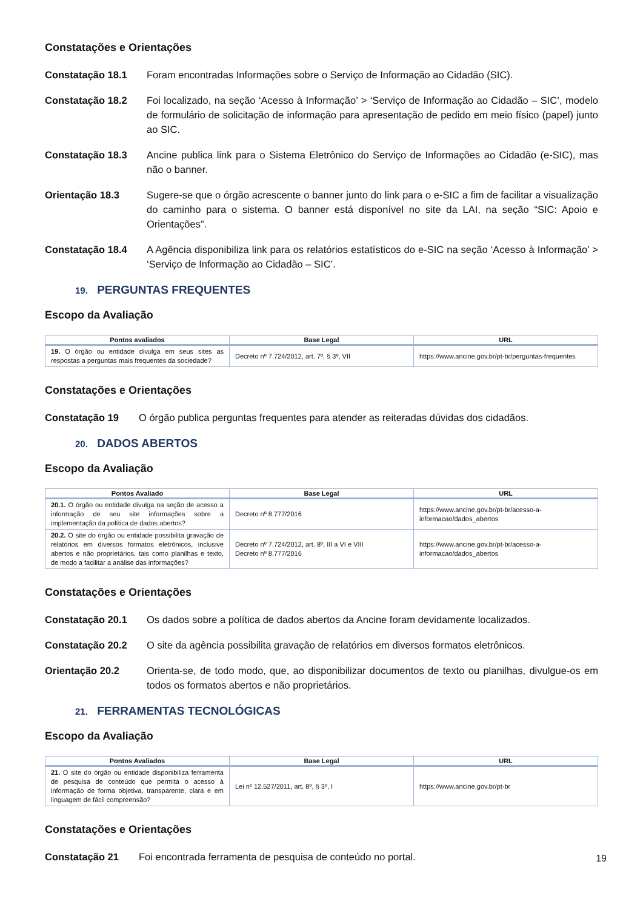Constatações e Orientações
Constatação 18.1 Foram encontradas Informações sobre o Serviço de Informação ao Cidadão (SIC).
Constatação 18.2 Foi localizado, na seção ‘Acesso à Informação’ > ‘Serviço de Informação ao Cidadão – SIC’, modelo de formulário de solicitação de informação para apresentação de pedido em meio físico (papel) junto ao SIC.
Constatação 18.3 Ancine publica link para o Sistema Eletrônico do Serviço de Informações ao Cidadão (e-SIC), mas não o banner.
Orientação 18.3 Sugere-se que o órgão acrescente o banner junto do link para o e-SIC a fim de facilitar a visualização do caminho para o sistema. O banner está disponível no site da LAI, na seção “SIC: Apoio e Orientações”.
Constatação 18.4 A Agência disponibiliza link para os relatórios estatísticos do e-SIC na seção ‘Acesso à Informação’ > ‘Serviço de Informação ao Cidadão – SIC’.
19. PERGUNTAS FREQUENTES
Escopo da Avaliação
| Pontos avaliados | Base Legal | URL |
| --- | --- | --- |
| 19. O órgão ou entidade divulga em seus sites as respostas a perguntas mais frequentes da sociedade? | Decreto nº 7.724/2012, art. 7º, § 3º, VII | https://www.ancine.gov.br/pt-br/perguntas-frequentes |
Constatações e Orientações
Constatação 19 O órgão publica perguntas frequentes para atender as reiteradas dúvidas dos cidadãos.
20. DADOS ABERTOS
Escopo da Avaliação
| Pontos Avaliado | Base Legal | URL |
| --- | --- | --- |
| 20.1. O órgão ou entidade divulga na seção de acesso a informação de seu site informações sobre a implementação da política de dados abertos? | Decreto nº 8.777/2016 | https://www.ancine.gov.br/pt-br/acesso-a-informacao/dados_abertos |
| 20.2. O site do órgão ou entidade possibilita gravação de relatórios em diversos formatos eletrônicos, inclusive abertos e não proprietários, tais como planilhas e texto, de modo a facilitar a análise das informações? | Decreto nº 7.724/2012, art. 8º, III a VI e VIII Decreto nº 8.777/2016 | https://www.ancine.gov.br/pt-br/acesso-a-informacao/dados_abertos |
Constatações e Orientações
Constatação 20.1 Os dados sobre a política de dados abertos da Ancine foram devidamente localizados.
Constatação 20.2 O site da agência possibilita gravação de relatórios em diversos formatos eletrônicos.
Orientação 20.2 Orienta-se, de todo modo, que, ao disponibilizar documentos de texto ou planilhas, divulgue-os em todos os formatos abertos e não proprietários.
21. FERRAMENTAS TECNOLÓGICAS
Escopo da Avaliação
| Pontos Avaliados | Base Legal | URL |
| --- | --- | --- |
| 21. O site do órgão ou entidade disponibiliza ferramenta de pesquisa de conteúdo que permita o acesso à informação de forma objetiva, transparente, clara e em linguagem de fácil compreensão? | Lei nº 12.527/2011, art. 8º, § 3º, I | https://www.ancine.gov.br/pt-br |
Constatações e Orientações
Constatação 21 Foi encontrada ferramenta de pesquisa de conteúdo no portal.
19